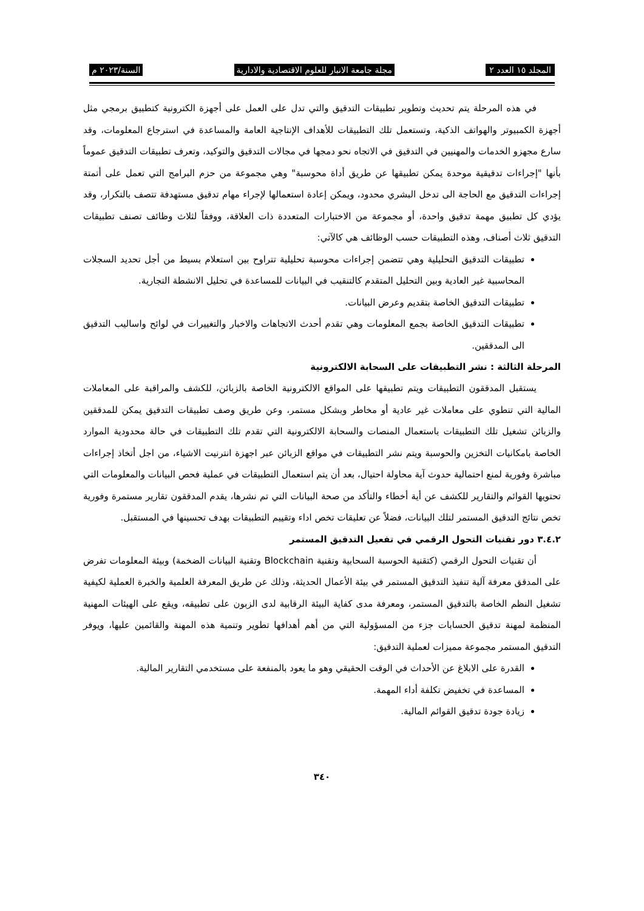المجلد ١٥ العدد ٢ مجلة جامعة الانبار للعلوم الاقتصادية والادارية السنة/٢٠٢٣ م
في هذه المرحلة يتم تحديث وتطوير تطبيقات التدقيق والتي تدل على العمل على أجهزة الكترونية كتطبيق برمجي مثل أجهزة الكمبيوتر والهواتف الذكية، وتستعمل تلك التطبيقات للأهداف الإنتاجية العامة والمساعدة في استرجاع المعلومات، وقد سارع مجهزو الخدمات والمهنيين في التدقيق في الاتجاه نحو دمجها في مجالات التدقيق والتوكيد، وتعرف تطبيقات التدقيق عموماً بأنها "إجراءات تدقيقية موحدة يمكن تطبيقها عن طريق أداة محوسبة" وهي مجموعة من حزم البرامج التي تعمل على أتمتة إجراءات التدقيق مع الحاجة الى تدخل البشري محدود، ويمكن إعادة استعمالها لإجراء مهام تدقيق مستهدفة تتصف بالتكرار، وقد يؤدي كل تطبيق مهمة تدقيق واحدة، أو مجموعة من الاختبارات المتعددة ذات العلاقة، ووفقاً لثلاث وظائف تصنف تطبيقات التدقيق ثلاث أصناف، وهذه التطبيقات حسب الوظائف هي كالآتي:
تطبيقات التدقيق التحليلية وهي تتضمن إجراءات محوسبة تحليلية تتراوح بين استعلام بسيط من أجل تحديد السجلات المحاسبية غير العادية وبين التحليل المتقدم كالتنقيب في البيانات للمساعدة في تحليل الانشطة التجارية.
تطبيقات التدقيق الخاصة بتقديم وعرض البيانات.
تطبيقات التدقيق الخاصة بجمع المعلومات وهي تقدم أحدث الاتجاهات والاخبار والتغييرات في لوائح واساليب التدقيق الى المدققين.
المرحلة الثالثة : نشر التطبيقات على السحابة الالكترونية
يستقبل المدققون التطبيقات ويتم تطبيقها على المواقع الالكترونية الخاصة بالزبائن، للكشف والمراقبة على المعاملات المالية التي تنطوي على معاملات غير عادية أو مخاطر وبشكل مستمر، وعن طريق وصف تطبيقات التدقيق يمكن للمدققين والزبائن تشغيل تلك التطبيقات باستعمال المنصات والسحابة الالكترونية التي تقدم تلك التطبيقات في حالة محدودية الموارد الخاصة بامكانيات التخزين والحوسبة ويتم نشر التطبيقات في مواقع الزبائن عبر اجهزة انترنيت الاشياء، من اجل أتخاذ إجراءات مباشرة وفورية لمنع احتمالية حدوث آية محاولة احتيال، بعد أن يتم استعمال التطبيقات في عملية فحص البيانات والمعلومات التي تحتويها القوائم والتقارير للكشف عن أية أخطاء والتأكد من صحة البيانات التي تم نشرها، يقدم المدققون تقارير مستمرة وفورية تخص نتائج التدقيق المستمر لتلك البيانات، فضلاً عن تعليقات تخص اداء وتقييم التطبيقات بهدف تحسينها في المستقبل.
٣.٤.٢ دور تقنيات التحول الرقمي في تفعيل التدقيق المستمر
أن تقنيات التحول الرقمي (كتقنية الحوسبة السحابية وتقنية Blockchain وتقنية البيانات الضخمة) وبيئة المعلومات تفرض على المدقق معرفة آلية تنفيذ التدقيق المستمر في بيئة الأعمال الحديثة، وذلك عن طريق المعرفة العلمية والخبرة العملية لكيفية تشغيل النظم الخاصة بالتدقيق المستمر، ومعرفة مدى كفاية البيئة الرقابية لدى الزبون على تطبيقه، ويقع على الهيئات المهنية المنظمة لمهنة تدقيق الحسابات جزء من المسؤولية التي من أهم أهدافها تطوير وتنمية هذه المهنة والقائمين عليها، ويوفر التدقيق المستمر مجموعة مميزات لعملية التدقيق:
القدرة على الابلاغ عن الأحداث في الوقت الحقيقي وهو ما يعود بالمنفعة على مستخدمي التقارير المالية.
المساعدة في تخفيض تكلفة أداء المهمة.
زيادة جودة تدقيق القوائم المالية.
٣٤٠